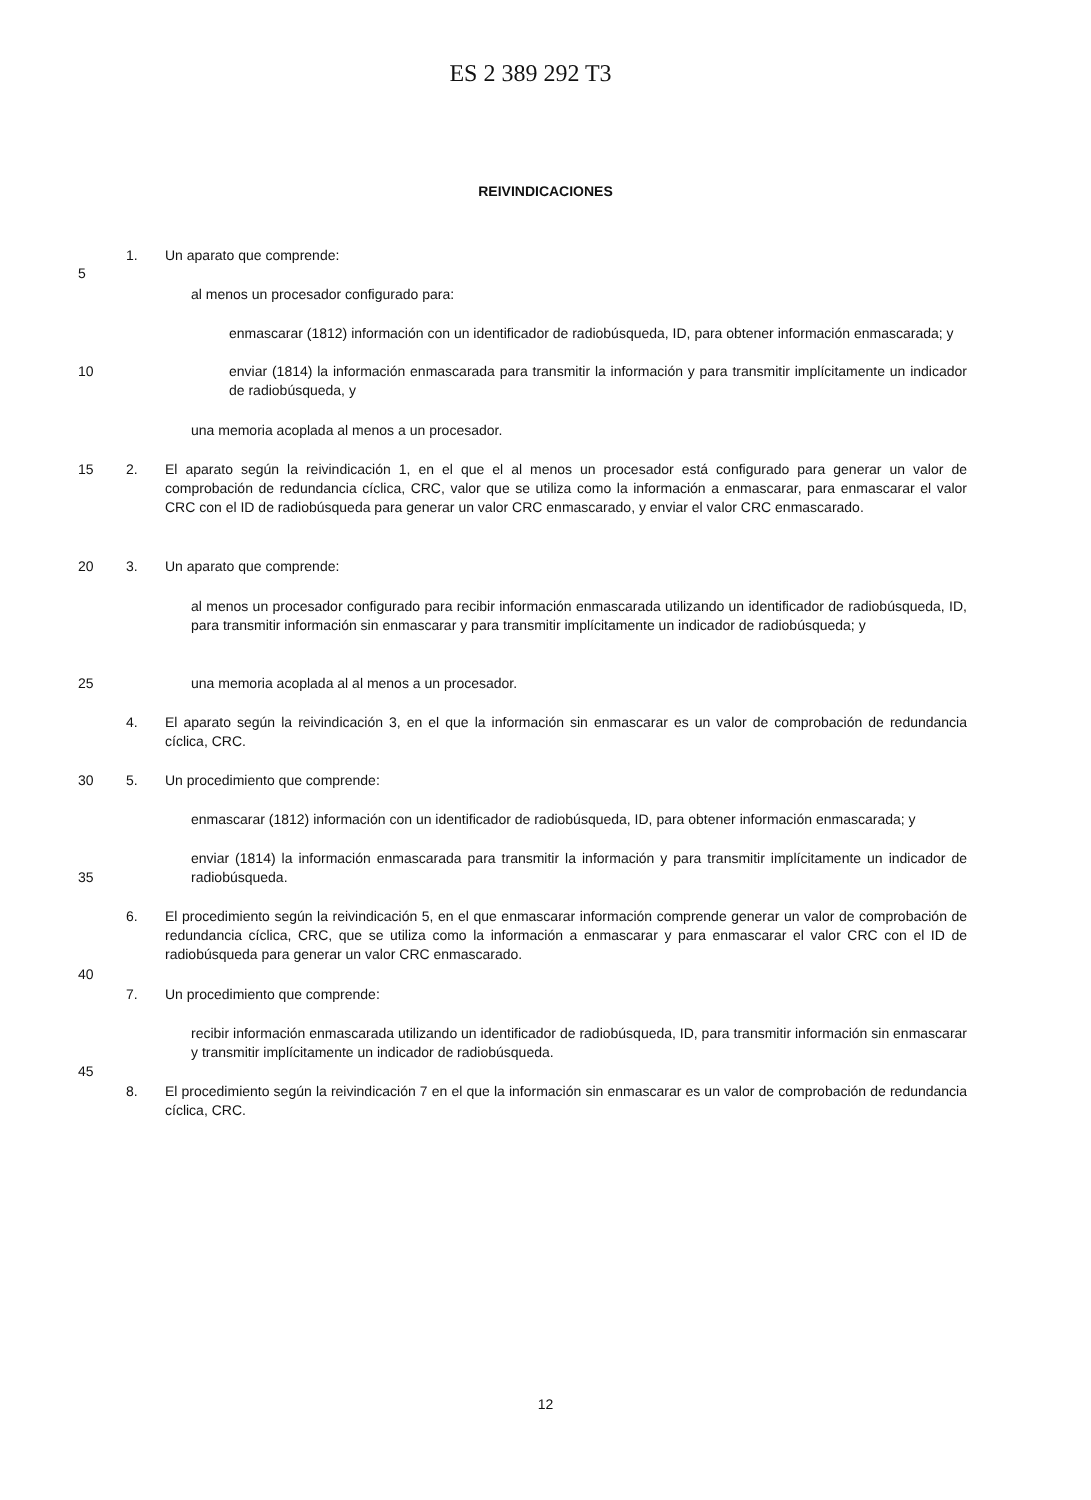ES 2 389 292 T3
REIVINDICACIONES
1. Un aparato que comprende:
5
al menos un procesador configurado para:
enmascarar (1812) información con un identificador de radiobúsqueda, ID, para obtener información enmascarada; y
10
enviar (1814) la información enmascarada para transmitir la información y para transmitir implícitamente un indicador de radiobúsqueda, y
una memoria acoplada al menos a un procesador.
15 2.
El aparato según la reivindicación 1, en el que el al menos un procesador está configurado para generar un valor de comprobación de redundancia cíclica, CRC, valor que se utiliza como la información a enmascarar, para enmascarar el valor CRC con el ID de radiobúsqueda para generar un valor CRC enmascarado, y enviar el valor CRC enmascarado.
20 3. Un aparato que comprende:
al menos un procesador configurado para recibir información enmascarada utilizando un identificador de radiobúsqueda, ID, para transmitir información sin enmascarar y para transmitir implícitamente un indicador de radiobúsqueda; y
25
una memoria acoplada al al menos a un procesador.
4.
El aparato según la reivindicación 3, en el que la información sin enmascarar es un valor de comprobación de redundancia cíclica, CRC.
30 5.
Un procedimiento que comprende:
enmascarar (1812) información con un identificador de radiobúsqueda, ID, para obtener información enmascarada; y
enviar (1814) la información enmascarada para transmitir la información y para transmitir implícitamente un indicador de radiobúsqueda.
35
6.
El procedimiento según la reivindicación 5, en el que enmascarar información comprende generar un valor de comprobación de redundancia cíclica, CRC, que se utiliza como la información a enmascarar y para enmascarar el valor CRC con el ID de radiobúsqueda para generar un valor CRC enmascarado.
40
7.
Un procedimiento que comprende:
recibir información enmascarada utilizando un identificador de radiobúsqueda, ID, para transmitir información sin enmascarar y transmitir implícitamente un indicador de radiobúsqueda.
45
8.
El procedimiento según la reivindicación 7 en el que la información sin enmascarar es un valor de comprobación de redundancia cíclica, CRC.
12